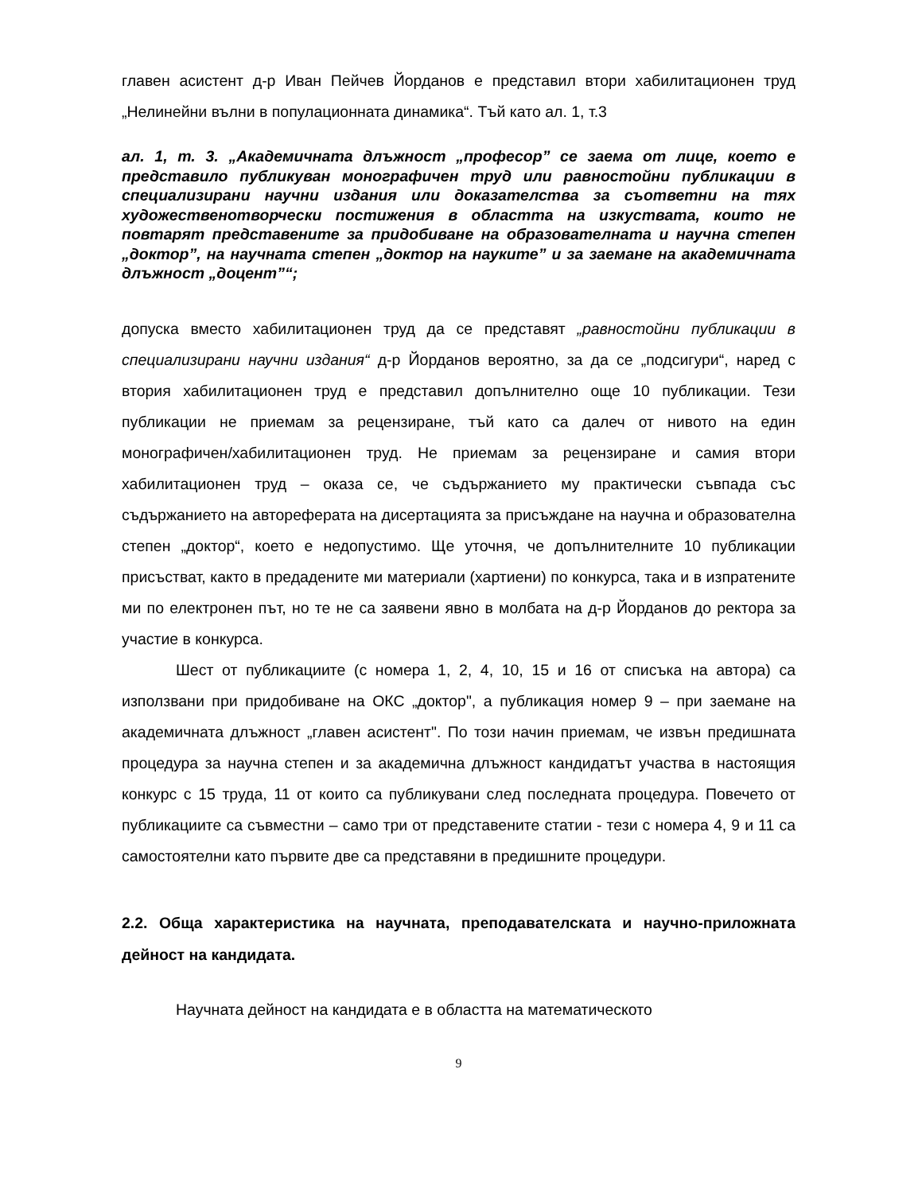главен асистент д-р Иван Пейчев Йорданов е представил втори хабилитационен труд „Нелинейни вълни в популационната динамика“. Тъй като ал. 1, т.3
ал. 1, т. 3. „Академичната длъжност „професор” се заема от лице, което е представило публикуван монографичен труд или равностойни публикации в специализирани научни издания или доказателства за съответни на тях художественотворчески постижения в областта на изкуствата, които не повтарят представените за придобиване на образователната и научна степен „доктор”, на научната степен „доктор на науките” и за заемане на академичната длъжност „доцент”“;
допуска вместо хабилитационен труд да се представят „равностойни публикации в специализирани научни издания“ д-р Йорданов вероятно, за да се „подсигури“, наред с втория хабилитационен труд е представил допълнително още 10 публикации. Тези публикации не приемам за рецензиране, тъй като са далеч от нивото на един монографичен/хабилитационен труд. Не приемам за рецензиране и самия втори хабилитационен труд – оказа се, че съдържанието му практически съвпада със съдържанието на автореферата на дисертацията за присъждане на научна и образователна степен „доктор“, което е недопустимо. Ще уточня, че допълнителните 10 публикации присъстват, както в предадените ми материали (хартиени) по конкурса, така и в изпратените ми по електронен път, но те не са заявени явно в молбата на д-р Йорданов до ректора за участие в конкурса.
Шест от публикациите (с номера 1, 2, 4, 10, 15 и 16 от списъка на автора) са използвани при придобиване на ОКС „доктор", а публикация номер 9 – при заемане на академичната длъжност „главен асистент". По този начин приемам, че извън предишната процедура за научна степен и за академична длъжност кандидатът участва в настоящия конкурс с 15 труда, 11 от които са публикувани след последната процедура. Повечето от публикациите са съвместни – само три от представените статии - тези с номера 4, 9 и 11 са самостоятелни като първите две са представяни в предишните процедури.
2.2. Обща характеристика на научната, преподавателската и научно-приложната дейност на кандидата.
Научната дейност на кандидата е в областта на математическото
9